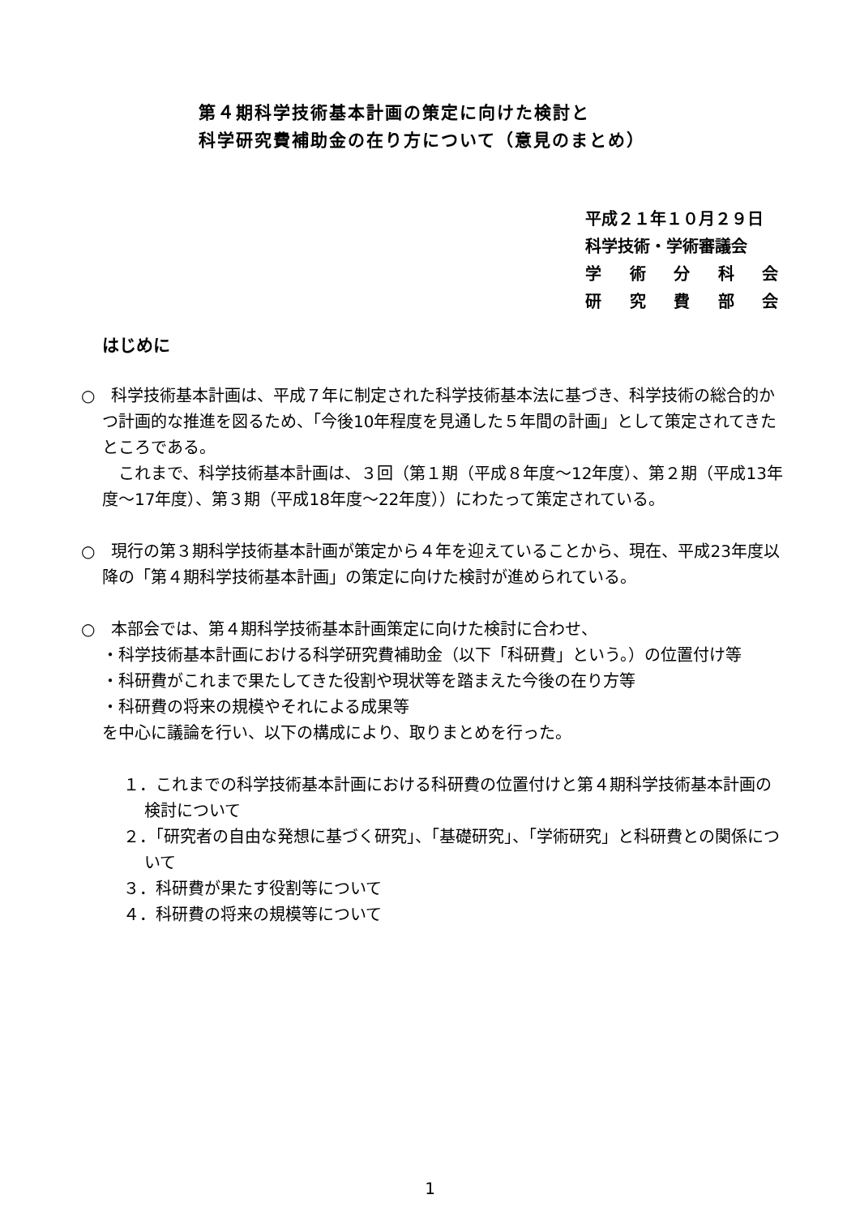第４期科学技術基本計画の策定に向けた検討と
科学研究費補助金の在り方について（意見のまとめ）
平成２１年１０月２９日
科学技術・学術審議会
学 術 分 科 会
研 究 費 部 会
はじめに
○　科学技術基本計画は、平成７年に制定された科学技術基本法に基づき、科学技術の総合的かつ計画的な推進を図るため、「今後10年程度を見通した５年間の計画」として策定されてきたところである。
　これまで、科学技術基本計画は、３回（第１期（平成８年度～12年度）、第２期（平成13年度～17年度）、第３期（平成18年度～22年度））にわたって策定されている。
○　現行の第３期科学技術基本計画が策定から４年を迎えていることから、現在、平成23年度以降の「第４期科学技術基本計画」の策定に向けた検討が進められている。
○　本部会では、第４期科学技術基本計画策定に向けた検討に合わせ、
・科学技術基本計画における科学研究費補助金（以下「科研費」という。）の位置付け等
・科研費がこれまで果たしてきた役割や現状等を踏まえた今後の在り方等
・科研費の将来の規模やそれによる成果等
を中心に議論を行い、以下の構成により、取りまとめを行った。
１．これまでの科学技術基本計画における科研費の位置付けと第４期科学技術基本計画の検討について
２．「研究者の自由な発想に基づく研究」、「基礎研究」、「学術研究」と科研費との関係について
３．科研費が果たす役割等について
４．科研費の将来の規模等について
1